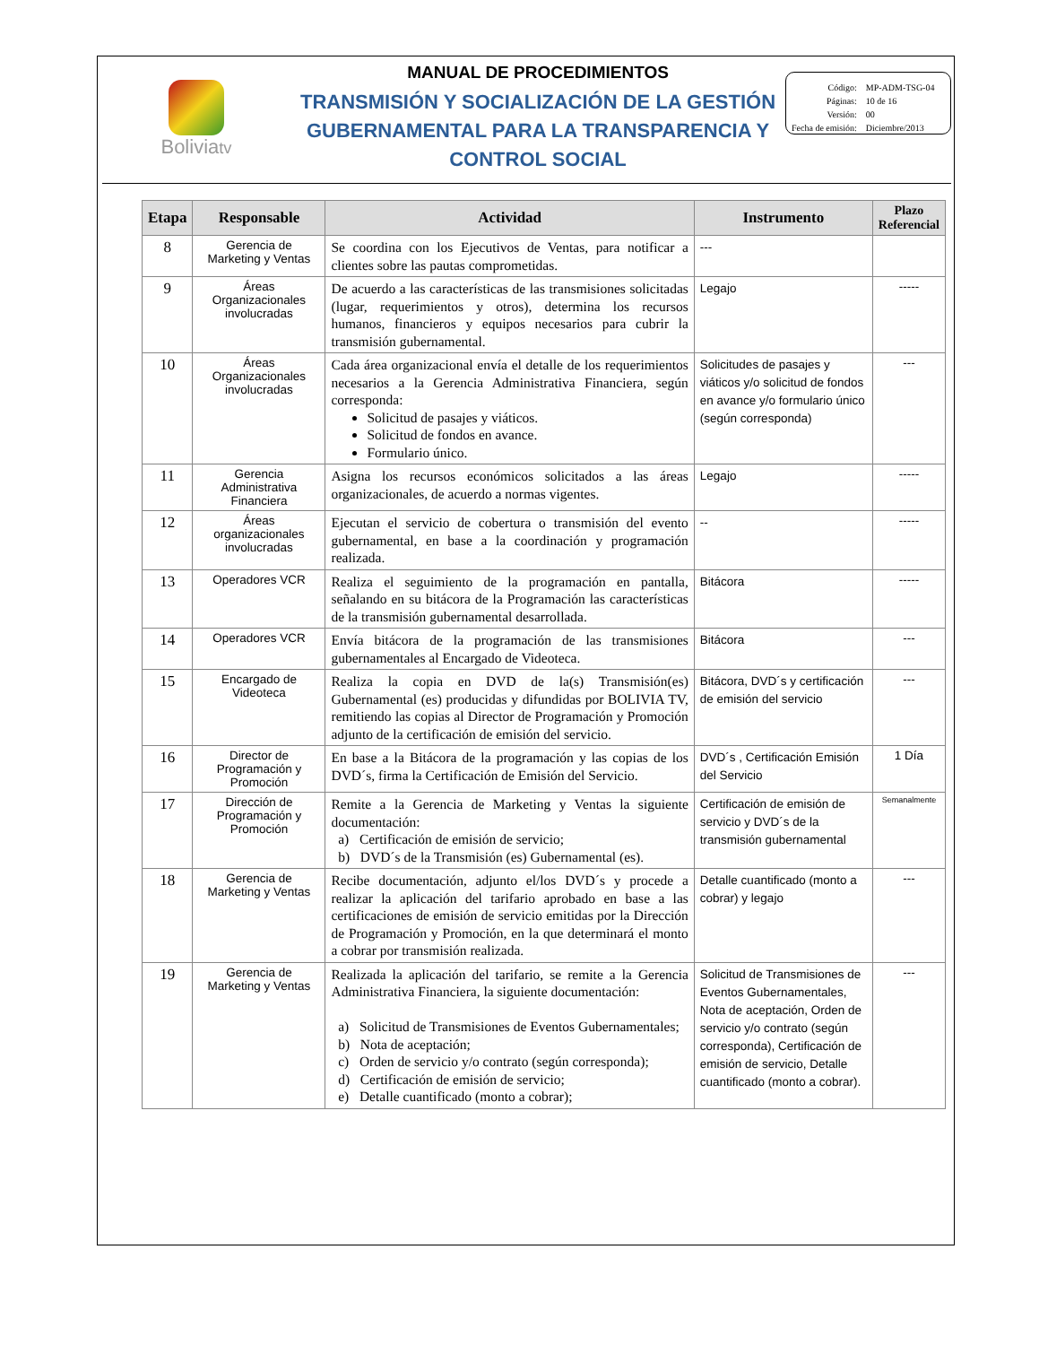Boliviatv
MANUAL DE PROCEDIMIENTOS
TRANSMISIÓN Y SOCIALIZACIÓN DE LA GESTIÓN GUBERNAMENTAL PARA LA TRANSPARENCIA Y CONTROL SOCIAL
| Código: | MP-ADM-TSG-04 |
| Páginas: | 10 de 16 |
| Versión: | 00 |
| Fecha de emisión: | Diciembre/2013 |
| Etapa | Responsable | Actividad | Instrumento | Plazo Referencial |
| --- | --- | --- | --- | --- |
| 8 | Gerencia de Marketing y Ventas | Se coordina con los Ejecutivos de Ventas, para notificar a clientes sobre las pautas comprometidas. | --- | |
| 9 | Áreas Organizacionales involucradas | De acuerdo a las características de las transmisiones solicitadas (lugar, requerimientos y otros), determina los recursos humanos, financieros y equipos necesarios para cubrir la transmisión gubernamental. | Legajo | ----- |
| 10 | Áreas Organizacionales involucradas | Cada área organizacional envía el detalle de los requerimientos necesarios a la Gerencia Administrativa Financiera, según corresponda: Solicitud de pasajes y viáticos. Solicitud de fondos en avance. Formulario único. | Solicitudes de pasajes y viáticos y/o solicitud de fondos en avance y/o formulario único (según corresponda) | --- |
| 11 | Gerencia Administrativa Financiera | Asigna los recursos económicos solicitados a las áreas organizacionales, de acuerdo a normas vigentes. | Legajo | ----- |
| 12 | Áreas organizacionales involucradas | Ejecutan el servicio de cobertura o transmisión del evento gubernamental, en base a la coordinación y programación realizada. | -- | ----- |
| 13 | Operadores VCR | Realiza el seguimiento de la programación en pantalla, señalando en su bitácora de la Programación las características de la transmisión gubernamental desarrollada. | Bitácora | ----- |
| 14 | Operadores VCR | Envía bitácora de la programación de las transmisiones gubernamentales al Encargado de Videoteca. | Bitácora | --- |
| 15 | Encargado de Videoteca | Realiza la copia en DVD de la(s) Transmisión(es) Gubernamental (es) producidas y difundidas por BOLIVIA TV, remitiendo las copias al Director de Programación y Promoción adjunto de la certificación de emisión del servicio. | Bitácora, DVD´s y certificación de emisión del servicio | --- |
| 16 | Director de Programación y Promoción | En base a la Bitácora de la programación y las copias de los DVD´s, firma la Certificación de Emisión del Servicio. | DVD´s , Certificación Emisión del Servicio | 1 Día |
| 17 | Dirección de Programación y Promoción | Remite a la Gerencia de Marketing y Ventas la siguiente documentación: a) Certificación de emisión de servicio; b) DVD´s de la Transmisión (es) Gubernamental (es). | Certificación de emisión de servicio y DVD´s de la transmisión gubernamental | Semanalmente |
| 18 | Gerencia de Marketing y Ventas | Recibe documentación, adjunto el/los DVD´s y procede a realizar la aplicación del tarifario aprobado en base a las certificaciones de emisión de servicio emitidas por la Dirección de Programación y Promoción, en la que determinará el monto a cobrar por transmisión realizada. | Detalle cuantificado (monto a cobrar) y legajo | --- |
| 19 | Gerencia de Marketing y Ventas | Realizada la aplicación del tarifario, se remite a la Gerencia Administrativa Financiera, la siguiente documentación: a) Solicitud de Transmisiones de Eventos Gubernamentales; b) Nota de aceptación; c) Orden de servicio y/o contrato (según corresponda); d) Certificación de emisión de servicio; e) Detalle cuantificado (monto a cobrar); | Solicitud de Transmisiones de Eventos Gubernamentales, Nota de aceptación, Orden de servicio y/o contrato (según corresponda), Certificación de emisión de servicio, Detalle cuantificado (monto a cobrar). | --- |